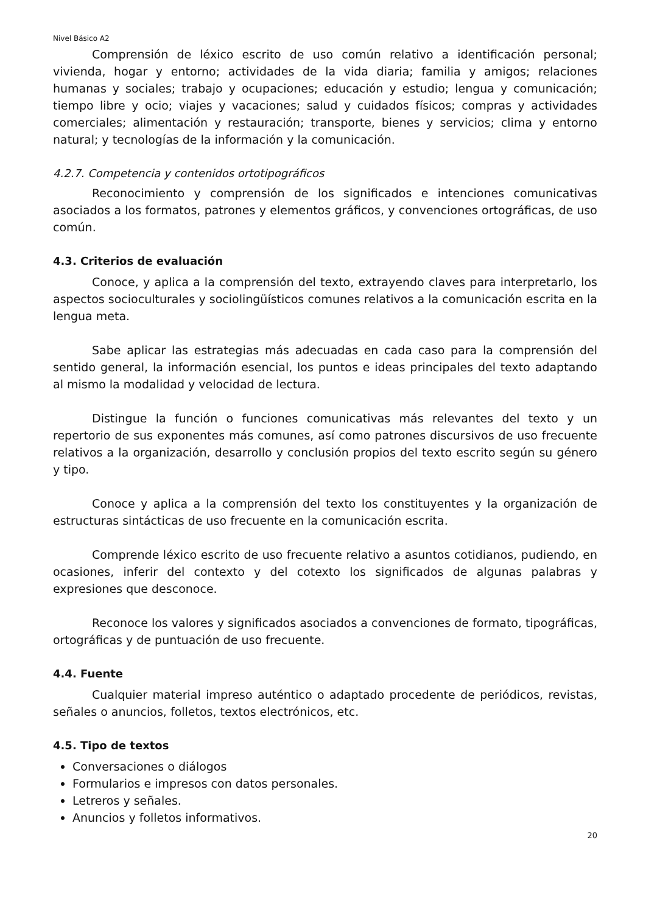Nivel Básico A2
Comprensión de léxico escrito de uso común relativo a identificación personal; vivienda, hogar y entorno; actividades de la vida diaria; familia y amigos; relaciones humanas y sociales; trabajo y ocupaciones; educación y estudio; lengua y comunicación; tiempo libre y ocio; viajes y vacaciones; salud y cuidados físicos; compras y actividades comerciales; alimentación y restauración; transporte, bienes y servicios; clima y entorno natural; y tecnologías de la información y la comunicación.
4.2.7. Competencia y contenidos ortotipográficos
Reconocimiento y comprensión de los significados e intenciones comunicativas asociados a los formatos, patrones y elementos gráficos, y convenciones ortográficas, de uso común.
4.3. Criterios de evaluación
Conoce, y aplica a la comprensión del texto, extrayendo claves para interpretarlo, los aspectos socioculturales y sociolingüísticos comunes relativos a la comunicación escrita en la lengua meta.
Sabe aplicar las estrategias más adecuadas en cada caso para la comprensión del sentido general, la información esencial, los puntos e ideas principales del texto adaptando al mismo la modalidad y velocidad de lectura.
Distingue la función o funciones comunicativas más relevantes del texto y un repertorio de sus exponentes más comunes, así como patrones discursivos de uso frecuente relativos a la organización, desarrollo y conclusión propios del texto escrito según su género y tipo.
Conoce y aplica a la comprensión del texto los constituyentes y la organización de estructuras sintácticas de uso frecuente en la comunicación escrita.
Comprende léxico escrito de uso frecuente relativo a asuntos cotidianos, pudiendo, en ocasiones, inferir del contexto y del cotexto los significados de algunas palabras y expresiones que desconoce.
Reconoce los valores y significados asociados a convenciones de formato, tipográficas, ortográficas y de puntuación de uso frecuente.
4.4. Fuente
Cualquier material impreso auténtico o adaptado procedente de periódicos, revistas, señales o anuncios, folletos, textos electrónicos, etc.
4.5. Tipo de textos
Conversaciones o diálogos
Formularios e impresos con datos personales.
Letreros y señales.
Anuncios y folletos informativos.
20